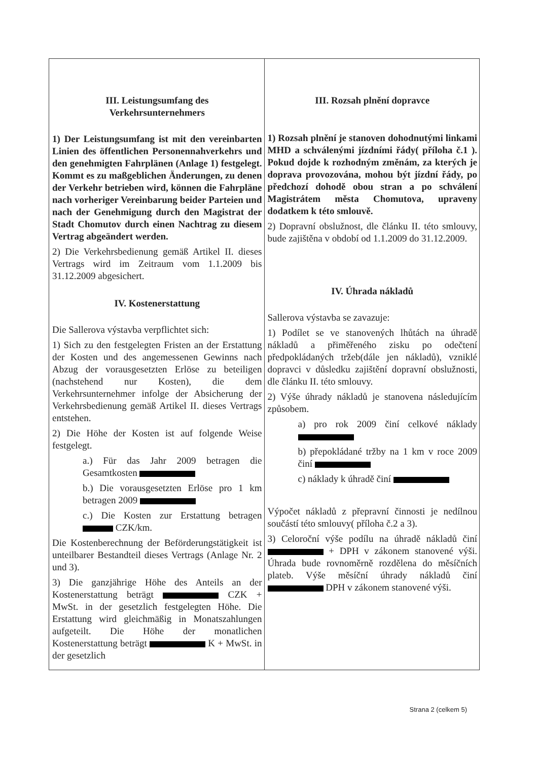| III. Leistungsumfang des Verkehrsunternehmers 1) Der Leistungsumfang ist mit den vereinbarten Linien des öffentlichen Personennahverkehrs und den genehmigten Fahrplänen (Anlage 1) festgelegt. Kommt es zu maßgeblichen Änderungen, zu denen der Verkehr betrieben wird, können die Fahrpläne nach vorheriger Vereinbarung beider Parteien und nach der Genehmigung durch den Magistrat der Stadt Chomutov durch einen Nachtrag zu diesem Vertrag abgeändert werden. 2) Die Verkehrsbedienung gemäß Artikel II. dieses Vertrags wird im Zeitraum vom 1.1.2009 bis 31.12.2009 abgesichert. IV. Kostenerstattung Die Sallerova výstavba verpflichtet sich: 1) Sich zu den festgelegten Fristen an der Erstattung der Kosten und des angemessenen Gewinns nach Abzug der vorausgesetzten Erlöse zu beteiligen (nachstehend nur Kosten), die dem Verkehrsunternehmer infolge der Absicherung der Verkehrsbedienung gemäß Artikel II. dieses Vertrags entstehen. 2) Die Höhe der Kosten ist auf folgende Weise festgelegt. a.) Für das Jahr 2009 betragen die Gesamtkosten b.) Die vorausgesetzten Erlöse pro 1 km betragen 2009 c.) Die Kosten zur Erstattung betragen CZK/km. Die Kostenberechnung der Beförderungstätigkeit ist unteilbarer Bestandteil dieses Vertrags (Anlage Nr. 2 und 3). 3) Die ganzjährige Höhe des Anteils an der Kostenerstattung beträgt CZK + MwSt. in der gesetzlich festgelegten Höhe. Die Erstattung wird gleichmäßig in Monatszahlungen aufgeteilt. Die Höhe der monatlichen Kostenerstattung beträgt K + MwSt. in der gesetzlich | III. Rozsah plnění dopravce 1) Rozsah plnění je stanoven dohodnutými linkami MHD a schválenými jízdními řády( příloha č.1 ). Pokud dojde k rozhodným změnám, za kterých je doprava provozována, mohou být jízdní řády, po předchozí dohodě obou stran a po schválení Magistrátem města Chomutova, upraveny dodatkem k této smlouvě. 2) Dopravní obslužnost, dle článku II. této smlouvy, bude zajištěna v období od 1.1.2009 do 31.12.2009. IV. Úhrada nákladů Sallerova výstavba se zavazuje: 1) Podílet se ve stanovených lhůtách na úhradě nákladů a přiměřeného zisku po odečtení předpokládaných tržeb(dále jen nákladů), vzniklé dopravci v důsledku zajištění dopravní obslužnosti, dle článku II. této smlouvy. 2) Výše úhrady nákladů je stanovena následujícím způsobem. a) pro rok 2009 činí celkové náklady b) přepokládané tržby na 1 km v roce 2009 činí c) náklady k úhradě činí Výpočet nákladů z přepravní činnosti je nedílnou součástí této smlouvy( příloha č.2 a 3). 3) Celoroční výše podílu na úhradě nákladů činí + DPH v zákonem stanovené výši. Úhrada bude rovnoměrně rozdělena do měsíčních plateb. Výše měsíční úhrady nákladů činí DPH v zákonem stanovené výši. |
Strana 2 (celkem 5)